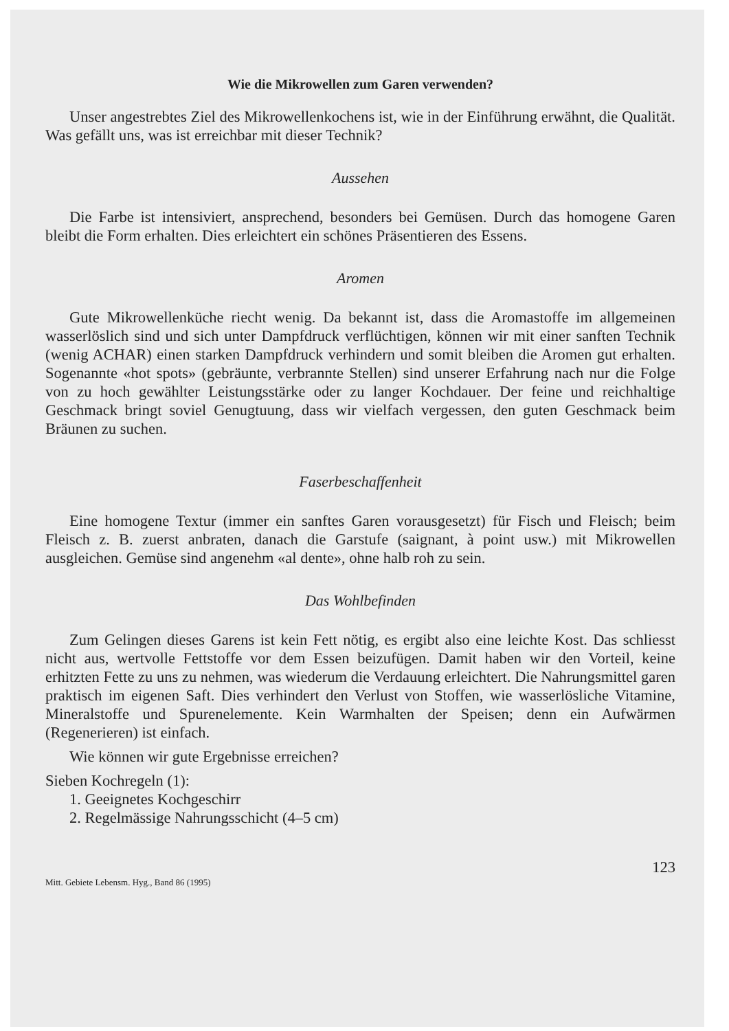Wie die Mikrowellen zum Garen verwenden?
Unser angestrebtes Ziel des Mikrowellenkochens ist, wie in der Einführung erwähnt, die Qualität. Was gefällt uns, was ist erreichbar mit dieser Technik?
Aussehen
Die Farbe ist intensiviert, ansprechend, besonders bei Gemüsen. Durch das homogene Garen bleibt die Form erhalten. Dies erleichtert ein schönes Präsentieren des Essens.
Aromen
Gute Mikrowellenküche riecht wenig. Da bekannt ist, dass die Aromastoffe im allgemeinen wasserlöslich sind und sich unter Dampfdruck verflüchtigen, können wir mit einer sanften Technik (wenig ACHAR) einen starken Dampfdruck verhindern und somit bleiben die Aromen gut erhalten. Sogenannte «hot spots» (gebräunte, verbrannte Stellen) sind unserer Erfahrung nach nur die Folge von zu hoch gewählter Leistungsstärke oder zu langer Kochdauer. Der feine und reichhaltige Geschmack bringt soviel Genugtuung, dass wir vielfach vergessen, den guten Geschmack beim Bräunen zu suchen.
Faserbeschaffenheit
Eine homogene Textur (immer ein sanftes Garen vorausgesetzt) für Fisch und Fleisch; beim Fleisch z. B. zuerst anbraten, danach die Garstufe (saignant, à point usw.) mit Mikrowellen ausgleichen. Gemüse sind angenehm «al dente», ohne halb roh zu sein.
Das Wohlbefinden
Zum Gelingen dieses Garens ist kein Fett nötig, es ergibt also eine leichte Kost. Das schliesst nicht aus, wertvolle Fettstoffe vor dem Essen beizufügen. Damit haben wir den Vorteil, keine erhitzten Fette zu uns zu nehmen, was wiederum die Verdauung erleichtert. Die Nahrungsmittel garen praktisch im eigenen Saft. Dies verhindert den Verlust von Stoffen, wie wasserlösliche Vitamine, Mineralstoffe und Spurenelemente. Kein Warmhalten der Speisen; denn ein Aufwärmen (Regenerieren) ist einfach.
Wie können wir gute Ergebnisse erreichen?
Sieben Kochregeln (1):
1. Geeignetes Kochgeschirr
2. Regelmässige Nahrungsschicht (4–5 cm)
123
Mitt. Gebiete Lebensm. Hyg., Band 86 (1995)